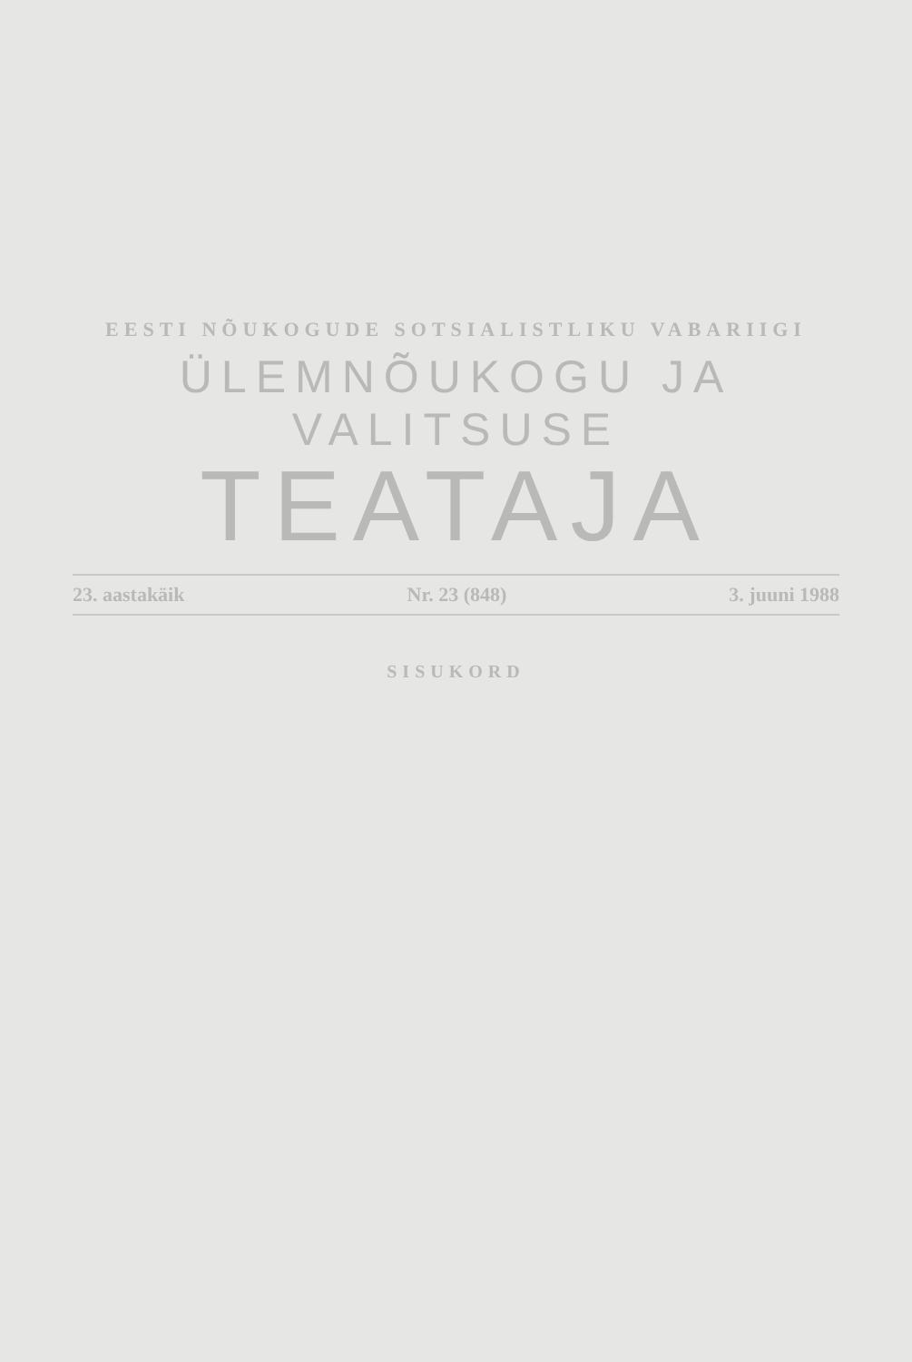EESTI NÕUKOGUDE SOTSIALISTLIKU VABARIIGI
ÜLEMNÕUKOGU JA VALITSUSE
TEATAJA
23. aastakäik Nr. 23 (848) 3. juuni 1988
SISUKORD